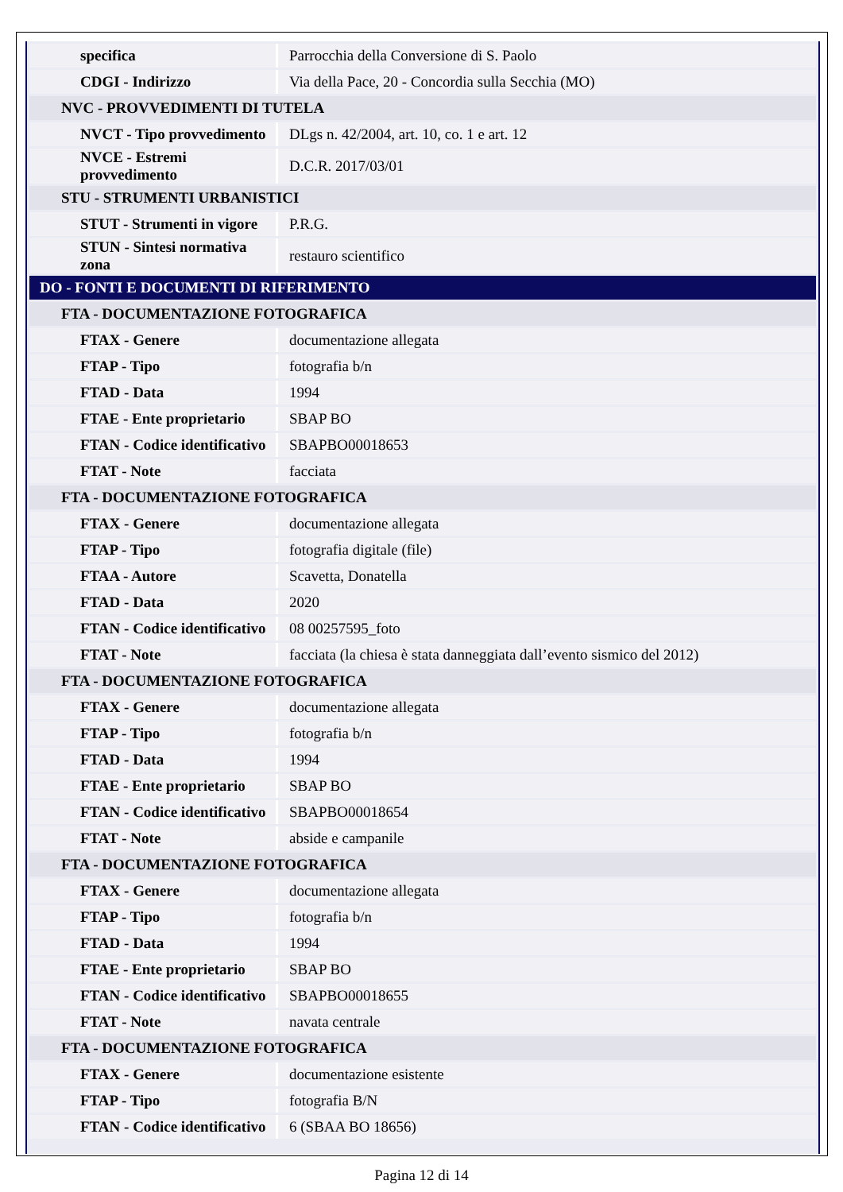| specifica | Parrocchia della Conversione di S. Paolo |
| CDGI - Indirizzo | Via della Pace, 20 - Concordia sulla Secchia (MO) |
| NVC - PROVVEDIMENTI DI TUTELA | |
| NVCT - Tipo provvedimento | DLgs n. 42/2004, art. 10, co. 1 e art. 12 |
| NVCE - Estremi provvedimento | D.C.R. 2017/03/01 |
| STU - STRUMENTI URBANISTICI | |
| STUT - Strumenti in vigore | P.R.G. |
| STUN - Sintesi normativa zona | restauro scientifico |
| DO - FONTI E DOCUMENTI DI RIFERIMENTO | |
| FTA - DOCUMENTAZIONE FOTOGRAFICA | |
| FTAX - Genere | documentazione allegata |
| FTAP - Tipo | fotografia b/n |
| FTAD - Data | 1994 |
| FTAE - Ente proprietario | SBAP BO |
| FTAN - Codice identificativo | SBAPBO00018653 |
| FTAT - Note | facciata |
| FTA - DOCUMENTAZIONE FOTOGRAFICA | |
| FTAX - Genere | documentazione allegata |
| FTAP - Tipo | fotografia digitale (file) |
| FTAA - Autore | Scavetta, Donatella |
| FTAD - Data | 2020 |
| FTAN - Codice identificativo | 08 00257595_foto |
| FTAT - Note | facciata (la chiesa è stata danneggiata dall’evento sismico del 2012) |
| FTA - DOCUMENTAZIONE FOTOGRAFICA | |
| FTAX - Genere | documentazione allegata |
| FTAP - Tipo | fotografia b/n |
| FTAD - Data | 1994 |
| FTAE - Ente proprietario | SBAP BO |
| FTAN - Codice identificativo | SBAPBO00018654 |
| FTAT - Note | abside e campanile |
| FTA - DOCUMENTAZIONE FOTOGRAFICA | |
| FTAX - Genere | documentazione allegata |
| FTAP - Tipo | fotografia b/n |
| FTAD - Data | 1994 |
| FTAE - Ente proprietario | SBAP BO |
| FTAN - Codice identificativo | SBAPBO00018655 |
| FTAT - Note | navata centrale |
| FTA - DOCUMENTAZIONE FOTOGRAFICA | |
| FTAX - Genere | documentazione esistente |
| FTAP - Tipo | fotografia B/N |
| FTAN - Codice identificativo | 6 (SBAA BO 18656) |
Pagina 12 di 14